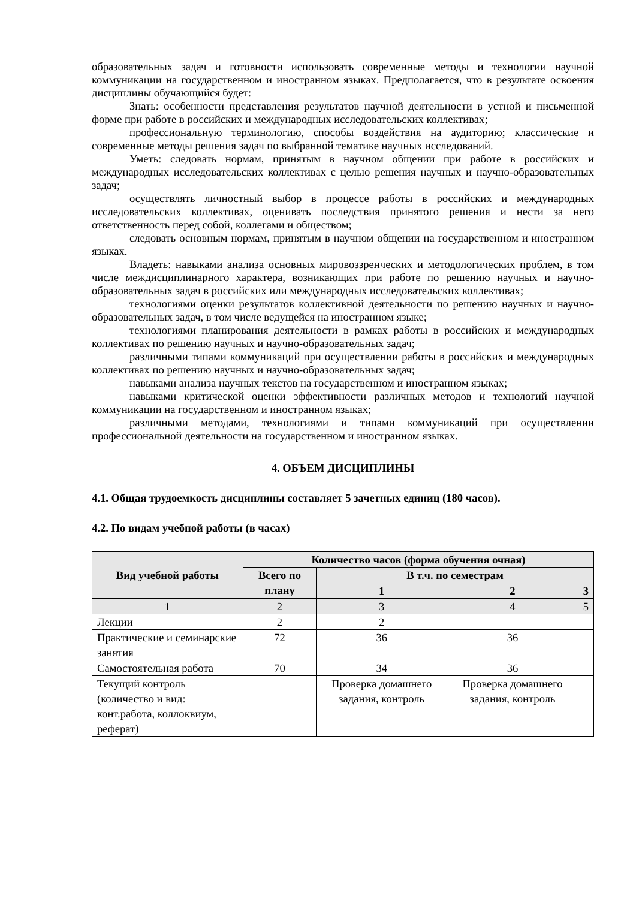образовательных задач и готовности использовать современные методы и технологии научной коммуникации на государственном и иностранном языках. Предполагается, что в результате освоения дисциплины обучающийся будет:
Знать: особенности представления результатов научной деятельности в устной и письменной форме при работе в российских и международных исследовательских коллективах;
профессиональную терминологию, способы воздействия на аудиторию; классические и современные методы решения задач по выбранной тематике научных исследований.
Уметь: следовать нормам, принятым в научном общении при работе в российских и международных исследовательских коллективах с целью решения научных и научно-образовательных задач;
осуществлять личностный выбор в процессе работы в российских и международных исследовательских коллективах, оценивать последствия принятого решения и нести за него ответственность перед собой, коллегами и обществом;
следовать основным нормам, принятым в научном общении на государственном и иностранном языках.
Владеть: навыками анализа основных мировоззренческих и методологических проблем, в том числе междисциплинарного характера, возникающих при работе по решению научных и научно-образовательных задач в российских или международных исследовательских коллективах;
технологиями оценки результатов коллективной деятельности по решению научных и научно-образовательных задач, в том числе ведущейся на иностранном языке;
технологиями планирования деятельности в рамках работы в российских и международных коллективах по решению научных и научно-образовательных задач;
различными типами коммуникаций при осуществлении работы в российских и международных коллективах по решению научных и научно-образовательных задач;
навыками анализа научных текстов на государственном и иностранном языках;
навыками критической оценки эффективности различных методов и технологий научной коммуникации на государственном и иностранном языках;
различными методами, технологиями и типами коммуникаций при осуществлении профессиональной деятельности на государственном и иностранном языках.
4. ОБЪЕМ ДИСЦИПЛИНЫ
4.1. Общая трудоемкость дисциплины составляет 5 зачетных единиц (180 часов).
4.2. По видам учебной работы (в часах)
| Вид учебной работы | Количество часов (форма обучения очная) | | | |
| --- | --- | --- | --- | --- |
| | Всего по плану | В т.ч. по семестрам | | |
| | | 1 | 2 | 3 |
| 1 | 2 | 3 | 4 | 5 |
| Лекции | 2 | 2 | | |
| Практические и семинарские занятия | 72 | 36 | 36 | |
| Самостоятельная работа | 70 | 34 | 36 | |
| Текущий контроль (количество и вид: конт.работа, коллоквиум, реферат) | | Проверка домашнего задания, контроль | Проверка домашнего задания, контроль | |